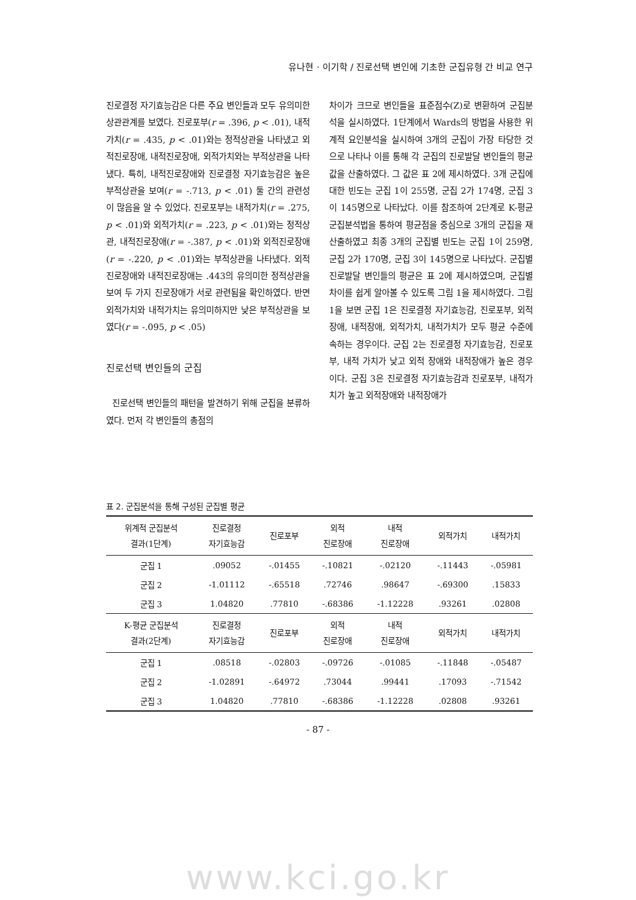유나현 · 이기학 / 진로선택 변인에 기초한 군집유형 간 비교 연구
진로결정 자기효능감은 다른 주요 변인들과 모두 유의미한 상관관계를 보였다. 진로포부(r = .396, p < .01), 내적가치(r = .435, p < .01)와는 정적상관을 나타냈고 외적진로장애, 내적진로장애, 외적가치와는 부적상관을 나타냈다. 특히, 내적진로장애와 진로결정 자기효능감은 높은 부적상관을 보여(r = -.713, p < .01) 둘 간의 관련성이 많음을 알 수 있었다. 진로포부는 내적가치(r = .275, p < .01)와 외적가치(r = .223, p < .01)와는 정적상관, 내적진로장애(r = -.387, p < .01)와 외적진로장애(r = -.220, p < .01)와는 부적상관을 나타냈다. 외적진로장애와 내적진로장애는 .443의 유의미한 정적상관을 보여 두 가지 진로장애가 서로 관련됨을 확인하였다. 반면 외적가치와 내적가치는 유의미하지만 낮은 부적상관을 보였다(r = -.095, p < .05)
진로선택 변인들의 군집
진로선택 변인들의 패턴을 발견하기 위해 군집을 분류하였다. 먼저 각 변인들의 총점의
차이가 크므로 변인들을 표준점수(Z)로 변환하여 군집분석을 실시하였다. 1단계에서 Wards의 방법을 사용한 위계적 요인분석을 실시하여 3개의 군집이 가장 타당한 것으로 나타나 이를 통해 각 군집의 진로발달 변인들의 평균값을 산출하였다. 그 값은 표 2에 제시하였다. 3개 군집에 대한 빈도는 군집 1이 255명, 군집 2가 174명, 군집 3이 145명으로 나타났다. 이를 참조하여 2단계로 K-평균 군집분석법을 통하여 평균점을 중심으로 3개의 군집을 재산출하였고 최종 3개의 군집별 빈도는 군집 1이 259명, 군집 2가 170명, 군집 3이 145명으로 나타났다. 군집별 진로발달 변인들의 평균은 표 2에 제시하였으며, 군집별 차이를 쉽게 알아볼 수 있도록 그림 1을 제시하였다. 그림 1을 보면 군집 1은 진로결정 자기효능감, 진로포부, 외적장애, 내적장애, 외적가치, 내적가치가 모두 평균 수준에 속하는 경우이다. 군집 2는 진로결정 자기효능감, 진로포부, 내적 가치가 낮고 외적 장애와 내적장애가 높은 경우이다. 군집 3은 진로결정 자기효능감과 진로포부, 내적가치가 높고 외적장애와 내적장애가
표 2. 군집분석을 통해 구성된 군집별 평균
| 위계적 군집분석 결과(1단계) | 진로결정 자기효능감 | 진로포부 | 외적 진로장애 | 내적 진로장애 | 외적가치 | 내적가치 |
| --- | --- | --- | --- | --- | --- | --- |
| 군집 1 | .09052 | -.01455 | -.10821 | -.02120 | -.11443 | -.05981 |
| 군집 2 | -1.01112 | -.65518 | .72746 | .98647 | -.69300 | .15833 |
| 군집 3 | 1.04820 | .77810 | -.68386 | -1.12228 | .93261 | .02808 |
| K-평균 군집분석 결과(2단계) | 진로결정 자기효능감 | 진로포부 | 외적 진로장애 | 내적 진로장애 | 외적가치 | 내적가치 |
| 군집 1 | .08518 | -.02803 | -.09726 | -.01085 | -.11848 | -.05487 |
| 군집 2 | -1.02891 | -.64972 | .73044 | .99441 | .17093 | -.71542 |
| 군집 3 | 1.04820 | .77810 | -.68386 | -1.12228 | .02808 | .93261 |
- 87 -
www.kci.go.kr